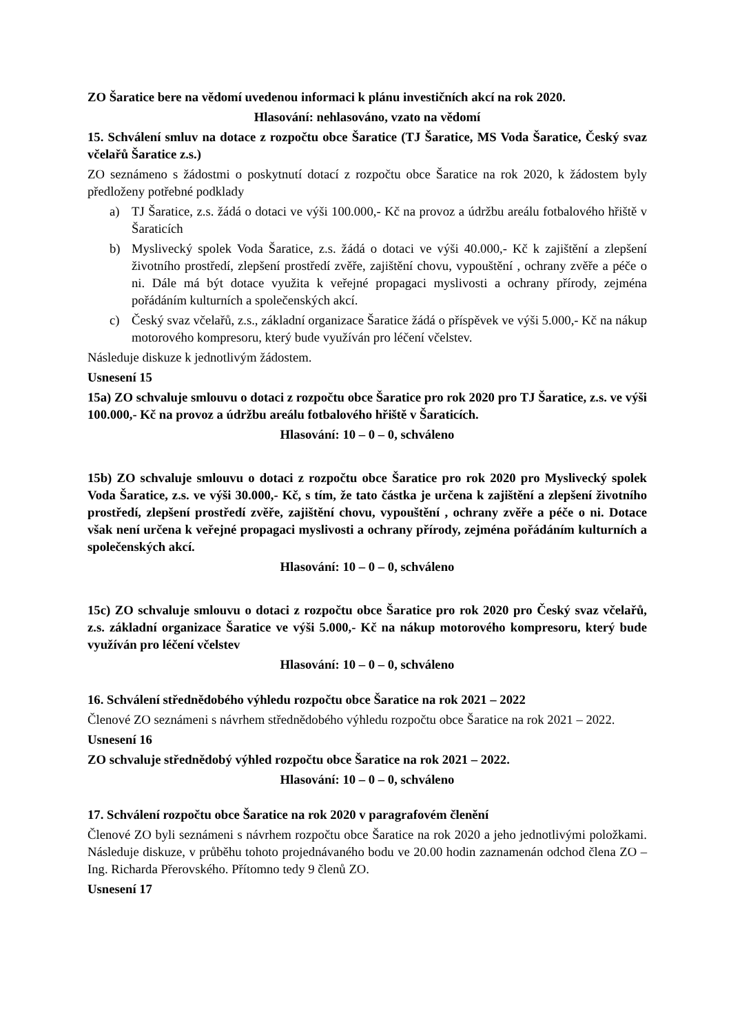ZO Šaratice bere na vědomí uvedenou informaci k plánu investičních akcí na rok 2020.
Hlasování: nehlasováno, vzato na vědomí
15. Schválení smluv na dotace z rozpočtu obce Šaratice (TJ Šaratice, MS Voda Šaratice, Český svaz včelařů Šaratice z.s.)
ZO seznámeno s žádostmi o poskytnutí dotací z rozpočtu obce Šaratice na rok 2020, k žádostem byly předloženy potřebné podklady
a) TJ Šaratice, z.s. žádá o dotaci ve výši 100.000,- Kč na provoz a údržbu areálu fotbalového hřiště v Šaraticích
b) Myslivecký spolek Voda Šaratice, z.s. žádá o dotaci ve výši 40.000,- Kč k zajištění a zlepšení životního prostředí, zlepšení prostředí zvěře, zajištění chovu, vypouštění , ochrany zvěře a péče o ni. Dále má být dotace využita k veřejné propagaci myslivosti a ochrany přírody, zejména pořádáním kulturních a společenských akcí.
c) Český svaz včelařů, z.s., základní organizace Šaratice žádá o příspěvek ve výši 5.000,- Kč na nákup motorového kompresoru, který bude využíván pro léčení včelstev.
Následuje diskuze k jednotlivým žádostem.
Usnesení 15
15a) ZO schvaluje smlouvu o dotaci z rozpočtu obce Šaratice pro rok 2020 pro TJ Šaratice, z.s. ve výši 100.000,- Kč na provoz a údržbu areálu fotbalového hřiště v Šaraticích.
Hlasování: 10 – 0 – 0, schváleno
15b) ZO schvaluje smlouvu o dotaci z rozpočtu obce Šaratice pro rok 2020 pro Myslivecký spolek Voda Šaratice, z.s. ve výši 30.000,- Kč, s tím, že tato částka je určena k zajištění a zlepšení životního prostředí, zlepšení prostředí zvěře, zajištění chovu, vypouštění , ochrany zvěře a péče o ni. Dotace však není určena k veřejné propagaci myslivosti a ochrany přírody, zejména pořádáním kulturních a společenských akcí.
Hlasování: 10 – 0 – 0, schváleno
15c) ZO schvaluje smlouvu o dotaci z rozpočtu obce Šaratice pro rok 2020 pro Český svaz včelařů, z.s. základní organizace Šaratice ve výši 5.000,- Kč na nákup motorového kompresoru, který bude využíván pro léčení včelstev
Hlasování: 10 – 0 – 0, schváleno
16. Schválení střednědobého výhledu rozpočtu obce Šaratice na rok 2021 – 2022
Členové ZO seznámeni s návrhem střednědobého výhledu rozpočtu obce Šaratice na rok 2021 – 2022.
Usnesení 16
ZO schvaluje střednědobý výhled rozpočtu obce Šaratice na rok 2021 – 2022.
Hlasování: 10 – 0 – 0, schváleno
17. Schválení rozpočtu obce Šaratice na rok 2020 v paragrafovém členění
Členové ZO byli seznámeni s návrhem rozpočtu obce Šaratice na rok 2020 a jeho jednotlivými položkami. Následuje diskuze, v průběhu tohoto projednávaného bodu ve 20.00 hodin zaznamenán odchod člena ZO – Ing. Richarda Přerovského. Přítomno tedy 9 členů ZO.
Usnesení 17